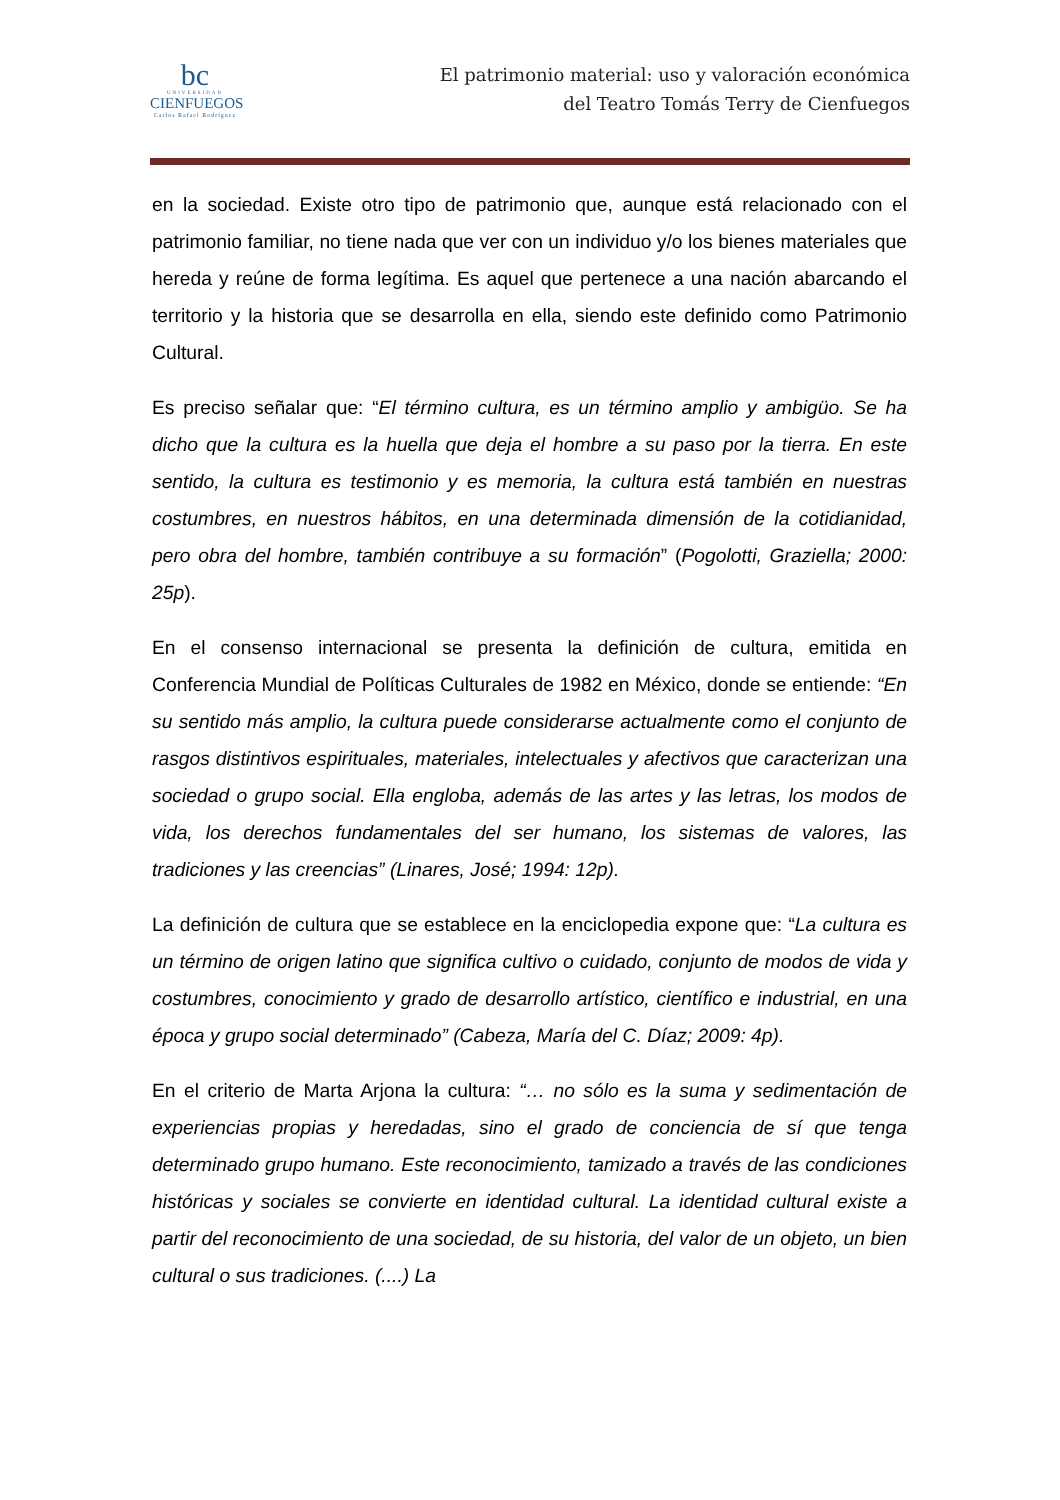bc
UNIVERSIDAD
CIENFUEGOS
Carlos Rafael Rodríguez
El patrimonio material: uso y valoración económica
del Teatro Tomás Terry de Cienfuegos
en la sociedad. Existe otro tipo de patrimonio que, aunque está relacionado con el patrimonio familiar, no tiene nada que ver con un individuo y/o los bienes materiales que hereda y reúne de forma legítima. Es aquel que pertenece a una nación abarcando el territorio y la historia que se desarrolla en ella, siendo este definido como Patrimonio Cultural.
Es preciso señalar que: “El término cultura, es un término amplio y ambigüo. Se ha dicho que la cultura es la huella que deja el hombre a su paso por la tierra. En este sentido, la cultura es testimonio y es memoria, la cultura está también en nuestras costumbres, en nuestros hábitos, en una determinada dimensión de la cotidianidad, pero obra del hombre, también contribuye a su formación” (Pogolotti, Graziella; 2000: 25p).
En el consenso internacional se presenta la definición de cultura, emitida en Conferencia Mundial de Políticas Culturales de 1982 en México, donde se entiende: “En su sentido más amplio, la cultura puede considerarse actualmente como el conjunto de rasgos distintivos espirituales, materiales, intelectuales y afectivos que caracterizan una sociedad o grupo social. Ella engloba, además de las artes y las letras, los modos de vida, los derechos fundamentales del ser humano, los sistemas de valores, las tradiciones y las creencias” (Linares, José; 1994: 12p).
La definición de cultura que se establece en la enciclopedia expone que: “La cultura es un término de origen latino que significa cultivo o cuidado, conjunto de modos de vida y costumbres, conocimiento y grado de desarrollo artístico, científico e industrial, en una época y grupo social determinado” (Cabeza, María del C. Díaz; 2009: 4p).
En el criterio de Marta Arjona la cultura: “… no sólo es la suma y sedimentación de experiencias propias y heredadas, sino el grado de conciencia de sí que tenga determinado grupo humano. Este reconocimiento, tamizado a través de las condiciones históricas y sociales se convierte en identidad cultural. La identidad cultural existe a partir del reconocimiento de una sociedad, de su historia, del valor de un objeto, un bien cultural o sus tradiciones. (....) La